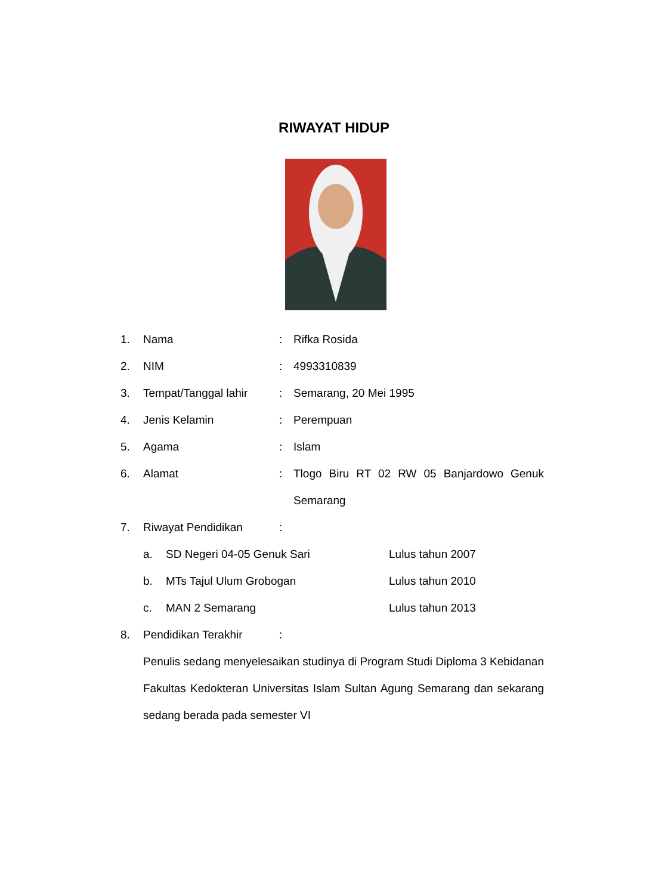RIWAYAT HIDUP
1. Nama: Rifka Rosida
2. NIM: 4993310839
3. Tempat/Tanggal lahir: Semarang, 20 Mei 1995
4. Jenis Kelamin: Perempuan
5. Agama: Islam
6. Alamat: Tlogo Biru RT 02 RW 05 Banjardowo Genuk Semarang
7. Riwayat Pendidikan:
a. SD Negeri 04-05 Genuk Sari Lulus tahun 2007
b. MTs Tajul Ulum Grobogan Lulus tahun 2010
c. MAN 2 Semarang Lulus tahun 2013
8. Pendidikan Terakhir:
Penulis sedang menyelesaikan studinya di Program Studi Diploma 3 Kebidanan Fakultas Kedokteran Universitas Islam Sultan Agung Semarang dan sekarang sedang berada pada semester VI